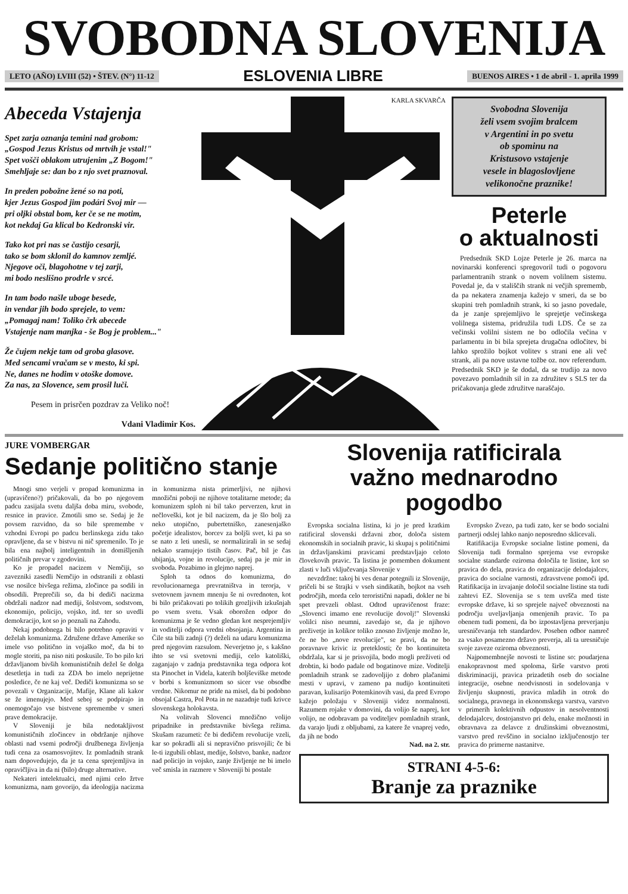SVOBODNA SLOVENIJA
LETO (AÑO) LVIII (52) • ŠTEV. (N°) 11-12 ESLOVENIA LIBRE BUENOS AIRES • 1 de abril - 1. aprila 1999
Abeceda Vstajenja
Spet zarja oznanja temini nad grobom:
„Gospod Jezus Kristus od mrtvih je vstal!"
Spet vošči oblakom utrujenim „Z Bogom!"
Smehljaje se: dan bo z njo svet praznoval.
In preden pobožne žené so na poti,
kjer Jezus Gospod jim podári Svoj mir —
pri oljki obstal bom, ker če se ne motim,
kot nekdaj Ga klical bo Kedronski vir.
Tako kot pri nas se častijo cesarji,
tako se bom sklonil do kamnov zemljé.
Njegove oči, blagohotne v tej zarji,
mi bodo neslišno prodrle v srcé.
In tam bodo našle uboge besede,
in vendar jih bodo sprejele, to vem:
„Pomagaj nam! Toliko črk abecede
Vstajenje nam manjka - še Bog je problem..."
Že čujem nekje tam od groba glasove.
Med sencami vračam se v mesto, ki spi.
Ne, danes ne hodim v otoške domove.
Za nas, za Slovence, sem prosil luči.
Pesem in prisrčen pozdrav za Veliko noč!
Vdani Vladimir Kos.
KARLA SKVARČA
Svobodna Slovenija
želi vsem svojim bralcem
v Argentini in po svetu
ob spominu na
Kristusovo vstajenje
vesele in blagoslovljene
velikonočne praznike!
Peterle
o aktualnosti
Predsednik SKD Lojze Peterle je 26. marca na novinarski konferenci spregovoril tudi o pogovoru parlamentranih strank o novem volilnem sistemu. Povedal je, da v stališčih strank ni večjih sprememb, da pa nekatera znamenja kažejo v smeri, da se bo skupini treh pomladnih strank, ki so jasno povedale, da je zanje sprejemljivo le sprejetje večinskega volilnega sistema, pridružila tudi LDS. Če se za večinski volilni sistem ne bo odločila večina v parlamentu in bi bila sprejeta drugačna odločitev, bi lahko sprožilo bojkot volitev s strani ene ali več strank, ali pa nove ustavne tožbe oz. nov referendum. Predsednik SKD je še dodal, da se trudijo za novo povezavo pomladnih sil in za združitev s SLS ter da pričakovanja glede združitve naraščajo.
JURE VOMBERGAR
Sedanje politično stanje
Mnogi smo verjeli v propad komunizma in (upravičeno?) pričakovali, da bo po njegovem padcu zasijala svetu daljša doba miru, svobode, resnice in pravice. Zmotili smo se. Sedaj je že povsem razvidno, da so bile spremembe v vzhodni Evropi po padcu berlinskega zidu tako opravljene, da se v bistvu ni nič spremenilo. To je bila ena najbolj inteligentnih in domišljenih političnih prevar v zgodovini.
Ko je propadel nacizem v Nemčiji, so zavezniki zasedli Nemčijo in odstranili z oblasti vse nosilce bivšega režima, zločince pa sodili in obsodili. Preprečili so, da bi dediči nacizma obdržali nadzor nad mediji, šolstvom, sodstvom, ekonomijo, policijo, vojsko, itd. ter so uvedli demokracijo, kot so jo poznali na Zahodu.
Nekaj podobnega bi bilo potrebno opraviti v deželah komunizma. Združene države Amerike so imele vso politično in vojaško moč, da bi to mogle storiti, pa niso niti poskusile. To bo pilo kri državljanom bivših komunističnih dežel še dolga desetletja in tudi za ZDA bo imelo neprijetne posledice, če ne kaj več. Dediči komunizma so se povezali v Organizacije, Mafije, Klane ali kakor se že imenujejo. Med seboj se podpirajo in onemogočajo vse bistvene spremembe v smeri prave demokracije.
V Sloveniji je bila nedotakljivost komunističnih zločincev in obdržanje njihove oblasti nad vsemi področji družbenega življenja tudi cena za osamosvojitev. Iz pomladnih strank nam dopovedujejo, da je ta cena sprejemljiva in opravičljiva in da ni (bilo) druge alternative.
Nekateri intelektualci, med njimi celo žrtve komunizma, nam govorijo, da ideologija nacizma in komunizma nista primerljivi, ne njihovi množični poboji ne njihove totalitarne metode; da komunizem sploh ni bil tako perverzen, krut in nečloveški, kot je bil nacizem, da je šlo bolj za neko utopično, pubertetniško, zanesenjaško početje idealistov, borcev za boljši svet, ki pa so se nato z leti unesli, se normalizirali in se sedaj nekako sramujejo tistih časov. Pač, bil je čas ubijanja, vojne in revolucije, sedaj pa je mir in svoboda. Pozabimo in glejmo naprej.
Sploh ta odnos do komunizma, do revolucionarnega prevratništva in terorja, v svetovnem javnem mnenju še ni ovrednoten, kot bi bilo pričakovati po tolikih grozljivih izkušnjah po vsem svetu. Vsak oborožen odpor do komunizma je še vedno gledan kot nesprejemljiv in voditelji odpora vredni obsojanja. Argentina in Čile sta bili zadnji (?) deželi na udaru komunizma pred njegovim razsulom. Neverjetno je, s kakšno ihto se vsi svetovni mediji, celo katoliški, zaganjajo v zadnja predstavnika tega odpora kot sta Pinochet in Videla, katerih boljševiške metode v borbi s komunizmom so sicer vse obsodbe vredne. Nikomur ne pride na misel, da bi podobno obsojal Castra, Pol Pota in ne nazadnje tudi krivce slovenskega holokavsta.
Na volitvah Slovenci množično volijo pripadnike in predstavnike bivšega režima. Skušam razumeti: če bi dedičem revolucije vzeli, kar so pokradli ali si nepravično prisvojili; če bi le-ti izgubili oblast, medije, šolstvo, banke, nadzor nad policijo in vojsko, zanje življenje ne bi imelo več smisla in razmere v Sloveniji bi postale
Slovenija ratificirala
važno mednarodno pogodbo
Evropska socialna listina, ki jo je pred kratkim ratificiral slovenski državni zbor, določa sistem ekonomskih in socialnih pravic, ki skupaj s političnimi in državljanskimi pravicami predstavljajo celoto človekovih pravic. Ta listina je pomemben dokument zlasti v luči vključevanja Slovenije v
nevzdržne: takoj bi ves denar potegnili iz Slovenije, pričeli bi se štrajki v vseh sindikatih, bojkot na vseh področjih, morda celo teroristični napadi, dokler ne bi spet prevzeli oblast. Odtod upravičenost fraze: „Slovenci imamo ene revolucije dovolj!" Slovenski volilci niso neumni, zavedajo se, da je njihovo preživetje in kolikor toliko znosno življenje možno le, če ne bo „nove revolucije", se pravi, da ne bo poravnave krivic iz preteklosti; če bo kontinuiteta obdržala, kar si je prisvojila, bodo mogli preživeti od drobtin, ki bodo padale od bogatinove mize. Voditelji pomladnih strank se zadovoljijo z dobro plačanimi mesti v upravi, v zameno pa nudijo kontinuiteti paravan, kulisarijo Potemkinovih vasi, da pred Evropo kažejo položaju v Sloveniji videz normalnosti. Razumem rojake v domovini, da volijo še naprej, kot volijo, ne odobravam pa voditeljev pomladnih strank, da varajo ljudi z obljubami, za katere že vnaprej vedo, da jih ne bodo
Nad. na 2. str.
Evropsko Zvezo, pa tudi zato, ker se bodo socialni partnerji odslej lahko nanjo neposredno sklicevali.
Ratifikacija Evropske socialne listine pomeni, da Slovenija tudi formalno sprejema vse evropske socialne standarde oziroma določila te listine, kot so pravica do dela, pravica do organizacije delodajalcev, pravica do socialne varnosti, zdravstvene pomoči ipd. Ratifikacija in izvajanje določil socialne listine sta tudi zahtevi EZ. Slovenija se s tem uvršča med tiste evropske države, ki so sprejele največ obveznosti na področju uveljavljanja omenjenih pravic. To pa obenem tudi pomeni, da bo izpostavljena preverjanju uresničevanja teh standardov. Poseben odbor namreč za vsako posamezno državo preverja, ali ta uresničuje svoje zaveze oziroma obveznosti.
Najpomembnejše novosti te listine so: poudarjena enakopravnost med spoloma, širše varstvo proti diskriminaciji, pravica prizadetih oseb do socialne integracije, osebne neodvisnosti in sodelovanja v življenju skupnosti, pravica mladih in otrok do socialnega, pravnega in ekonomskega varstva, varstvo v primerih kolektivnih odpustov in nesolventnosti delodajalcev, dostojanstvo pri delu, enake možnosti in obravnava za delavce z družinskimi obveznostmi, varstvo pred revščino in socialno izključenostjo ter pravica do primerne nastanitve.
STRANI 4-5-6:
Branje za praznike